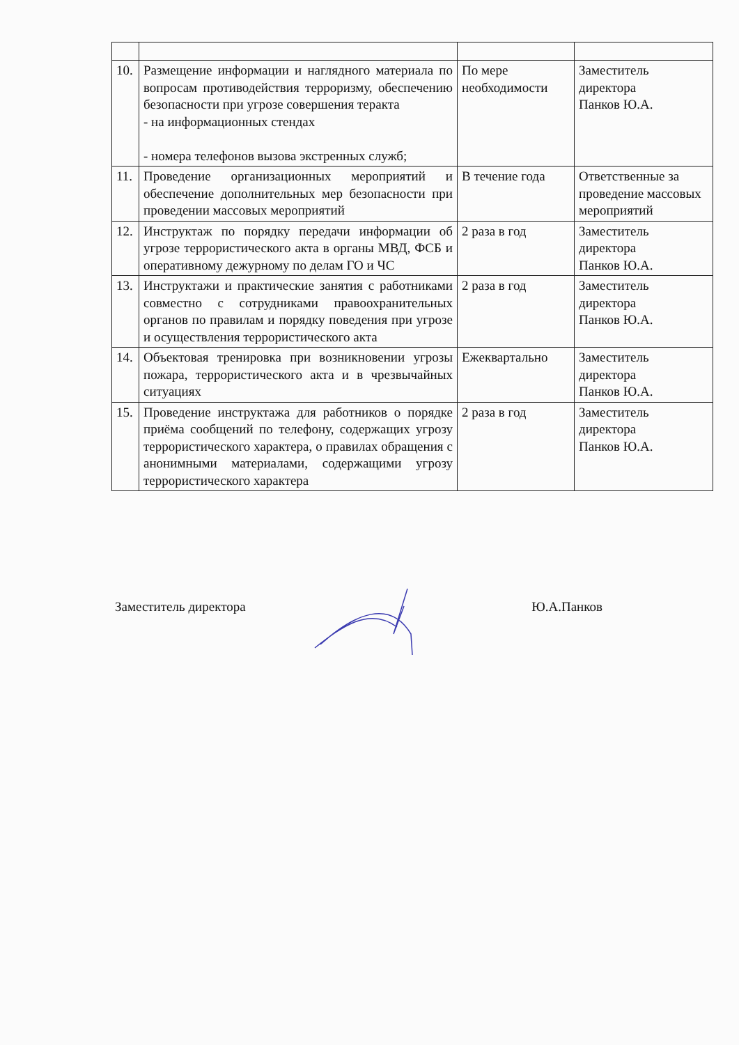| 10. | Размещение информации и наглядного материала по вопросам противодействия терроризму, обеспечению безопасности при угрозе совершения теракта - на информационных стендах - номера телефонов вызова экстренных служб; | По мере необходимости | Заместитель директора Панков Ю.А. |
| 11. | Проведение организационных мероприятий и обеспечение дополнительных мер безопасности при проведении массовых мероприятий | В течение года | Ответственные за проведение массовых мероприятий |
| 12. | Инструктаж по порядку передачи информации об угрозе террористического акта в органы МВД, ФСБ и оперативному дежурному по делам ГО и ЧС | 2 раза в год | Заместитель директора Панков Ю.А. |
| 13. | Инструктажи и практические занятия с работниками совместно с сотрудниками правоохранительных органов по правилам и порядку поведения при угрозе и осуществления террористического акта | 2 раза в год | Заместитель директора Панков Ю.А. |
| 14. | Объектовая тренировка при возникновении угрозы пожара, террористического акта и в чрезвычайных ситуациях | Ежеквартально | Заместитель директора Панков Ю.А. |
| 15. | Проведение инструктажа для работников о порядке приёма сообщений по телефону, содержащих угрозу террористического характера, о правилах обращения с анонимными материалами, содержащими угрозу террористического характера | 2 раза в год | Заместитель директора Панков Ю.А. |
Заместитель директора Ю.А.Панков